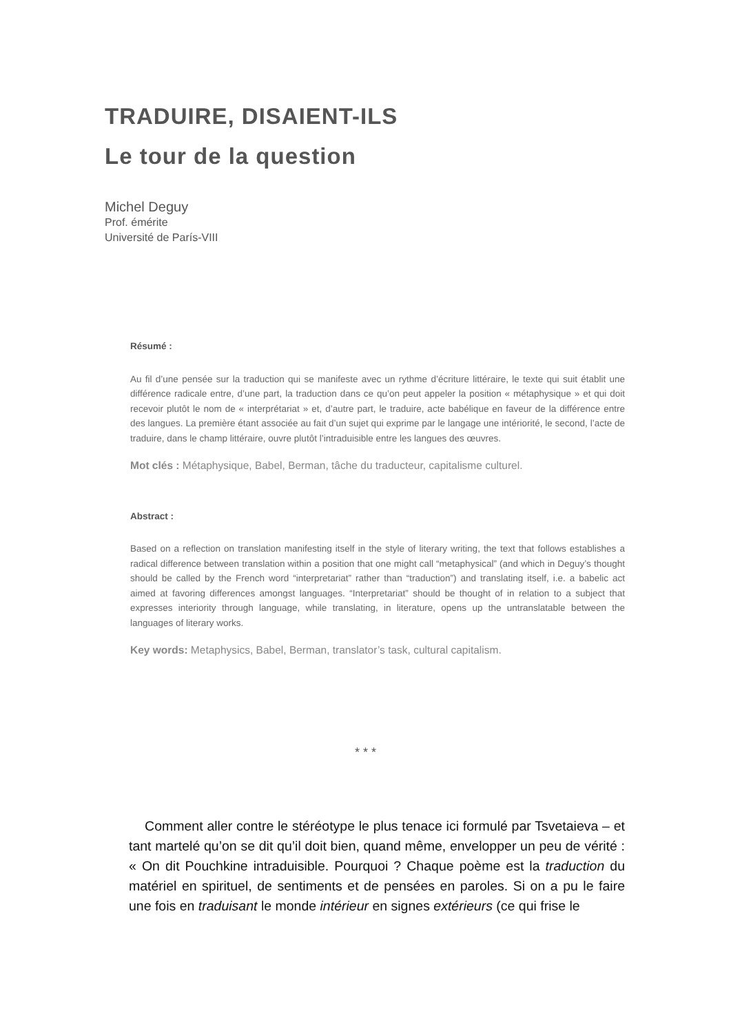TRADUIRE, DISAIENT-ILS
Le tour de la question
Michel Deguy
Prof. émérite
Université de París-VIII
Résumé :
Au fil d’une pensée sur la traduction qui se manifeste avec un rythme d’écriture littéraire, le texte qui suit établit une différence radicale entre, d’une part, la traduction dans ce qu’on peut appeler la position « métaphysique » et qui doit recevoir plutôt le nom de « interprétariat » et, d’autre part, le traduire, acte babélique en faveur de la différence entre des langues. La première étant associée au fait d’un sujet qui exprime par le langage une intériorité, le second, l’acte de traduire, dans le champ littéraire, ouvre plutôt l’intraduisible entre les langues des œuvres.
Mot clés : Métaphysique, Babel, Berman, tâche du traducteur, capitalisme culturel.
Abstract :
Based on a reflection on translation manifesting itself in the style of literary writing, the text that follows establishes a radical difference between translation within a position that one might call “metaphysical” (and which in Deguy’s thought should be called by the French word “interpretariat” rather than “traduction”) and translating itself, i.e. a babelic act aimed at favoring differences amongst languages. “Interpretariat” should be thought of in relation to a subject that expresses interiority through language, while translating, in literature, opens up the untranslatable between the languages of literary works.
Key words: Metaphysics, Babel, Berman, translator’s task, cultural capitalism.
* * *
Comment aller contre le stéréotype le plus tenace ici formulé par Tsvetaieva – et tant martelé qu’on se dit qu’il doit bien, quand même, envelopper un peu de vérité : « On dit Pouchkine intraduisible. Pourquoi ? Chaque poème est la traduction du matériel en spirituel, de sentiments et de pensées en paroles. Si on a pu le faire une fois en traduisant le monde intérieur en signes extérieurs (ce qui frise le